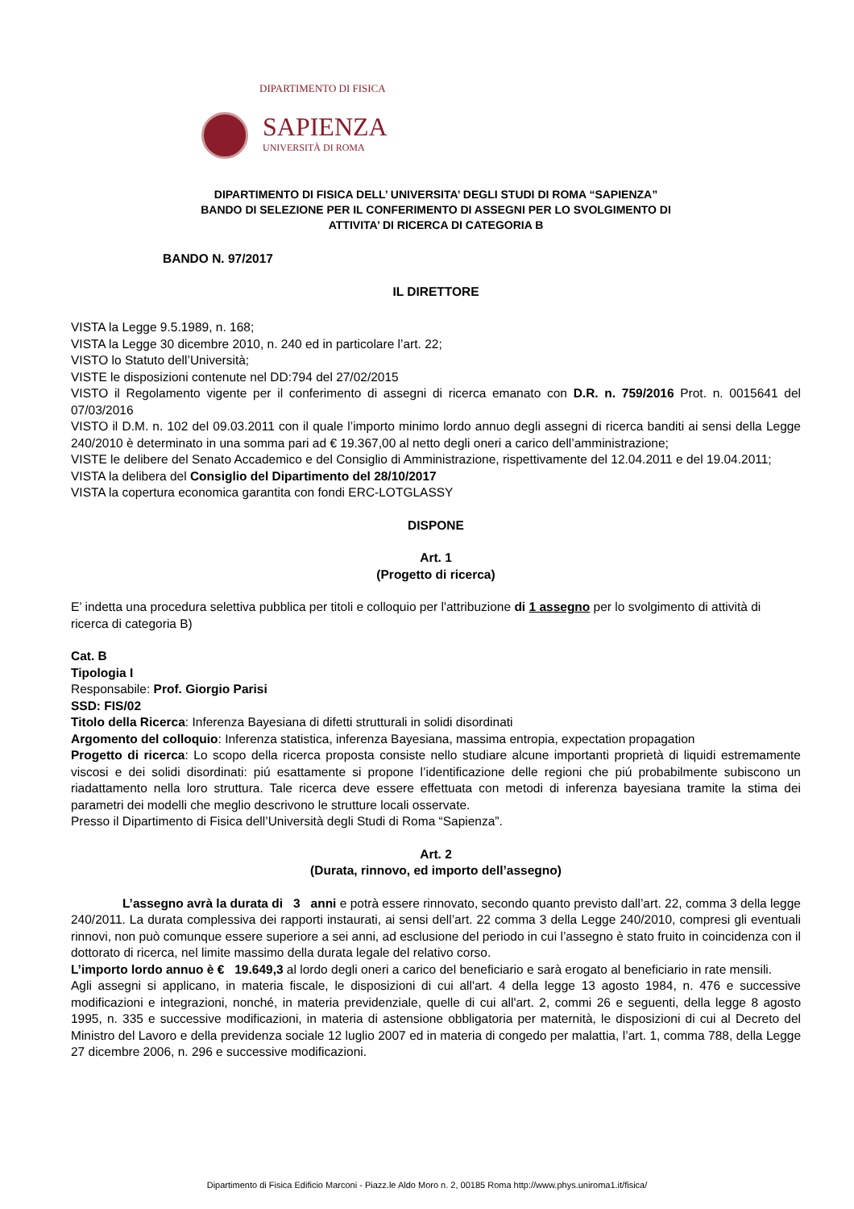DIPARTIMENTO DI FISICA
SAPIENZA
UNIVERSITÀ DI ROMA
DIPARTIMENTO DI FISICA DELL’ UNIVERSITA’ DEGLI STUDI DI ROMA “SAPIENZA”
BANDO DI SELEZIONE PER IL CONFERIMENTO DI ASSEGNI PER LO SVOLGIMENTO DI
ATTIVITA’ DI RICERCA DI CATEGORIA B
BANDO N. 97/2017
IL DIRETTORE
VISTA la Legge 9.5.1989, n. 168;
VISTA la Legge 30 dicembre 2010, n. 240 ed in particolare l’art. 22;
VISTO lo Statuto dell’Università;
VISTE le disposizioni contenute nel DD:794 del 27/02/2015
VISTO il Regolamento vigente per il conferimento di assegni di ricerca emanato con D.R. n. 759/2016 Prot. n. 0015641 del 07/03/2016
VISTO il D.M. n. 102 del 09.03.2011 con il quale l’importo minimo lordo annuo degli assegni di ricerca banditi ai sensi della Legge 240/2010 è determinato in una somma pari ad € 19.367,00 al netto degli oneri a carico dell’amministrazione;
VISTE le delibere del Senato Accademico e del Consiglio di Amministrazione, rispettivamente del 12.04.2011 e del 19.04.2011;
VISTA la delibera del Consiglio del Dipartimento del 28/10/2017
VISTA la copertura economica garantita con fondi ERC-LOTGLASSY
DISPONE
Art. 1
(Progetto di ricerca)
E’ indetta una procedura selettiva pubblica per titoli e colloquio per l'attribuzione di 1 assegno per lo svolgimento di attività di ricerca di categoria B)
Cat. B
Tipologia I
Responsabile: Prof. Giorgio Parisi
SSD: FIS/02
Titolo della Ricerca: Inferenza Bayesiana di difetti strutturali in solidi disordinati
Argomento del colloquio: Inferenza statistica, inferenza Bayesiana, massima entropia, expectation propagation
Progetto di ricerca: Lo scopo della ricerca proposta consiste nello studiare alcune importanti proprietà di liquidi estremamente viscosi e dei solidi disordinati: piú esattamente si propone l’identificazione delle regioni che piú probabilmente subiscono un riadattamento nella loro struttura. Tale ricerca deve essere effettuata con metodi di inferenza bayesiana tramite la stima dei parametri dei modelli che meglio descrivono le strutture locali osservate.
Presso il Dipartimento di Fisica dell’Università degli Studi di Roma “Sapienza”.
Art. 2
(Durata, rinnovo, ed importo dell’assegno)
L’assegno avrà la durata di 3 anni e potrà essere rinnovato, secondo quanto previsto dall’art. 22, comma 3 della legge 240/2011. La durata complessiva dei rapporti instaurati, ai sensi dell’art. 22 comma 3 della Legge 240/2010, compresi gli eventuali rinnovi, non può comunque essere superiore a sei anni, ad esclusione del periodo in cui l’assegno è stato fruito in coincidenza con il dottorato di ricerca, nel limite massimo della durata legale del relativo corso.
L’importo lordo annuo è € 19.649,3 al lordo degli oneri a carico del beneficiario e sarà erogato al beneficiario in rate mensili.
Agli assegni si applicano, in materia fiscale, le disposizioni di cui all'art. 4 della legge 13 agosto 1984, n. 476 e successive modificazioni e integrazioni, nonché, in materia previdenziale, quelle di cui all'art. 2, commi 26 e seguenti, della legge 8 agosto 1995, n. 335 e successive modificazioni, in materia di astensione obbligatoria per maternità, le disposizioni di cui al Decreto del Ministro del Lavoro e della previdenza sociale 12 luglio 2007 ed in materia di congedo per malattia, l’art. 1, comma 788, della Legge 27 dicembre 2006, n. 296 e successive modificazioni.
Dipartimento di Fisica Edificio Marconi - Piazz.le Aldo Moro n. 2, 00185 Roma http://www.phys.uniroma1.it/fisica/